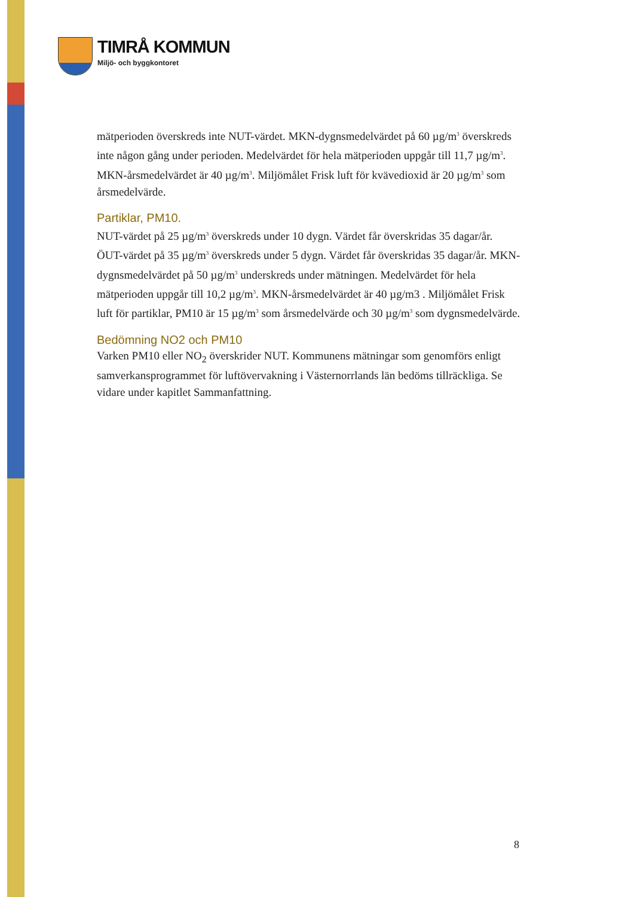TIMRÅ KOMMUN
Miljö- och byggkontoret
mätperioden överskreds inte NUT-värdet. MKN-dygnsmedelvärdet på 60 µg/m<sup>3</sup> överskreds inte någon gång under perioden. Medelvärdet för hela mätperioden uppgår till 11,7 µg/m<sup>3</sup>. MKN-årsmedelvärdet är 40 µg/m<sup>3</sup>. Miljömålet Frisk luft för kvävedioxid är 20 µg/m<sup>3</sup> som årsmedelvärde.
Partiklar, PM10.
NUT-värdet på 25 µg/m<sup>3</sup> överskreds under 10 dygn. Värdet får överskridas 35 dagar/år. ÖUT-värdet på 35 µg/m<sup>3</sup> överskreds under 5 dygn. Värdet får överskridas 35 dagar/år. MKN-dygnsmedelvärdet på 50 µg/m<sup>3</sup> underskreds under mätningen. Medelvärdet för hela mätperioden uppgår till 10,2 µg/m<sup>3</sup>. MKN-årsmedelvärdet är 40 µg/m3 . Miljömålet Frisk luft för partiklar, PM10 är 15 µg/m<sup>3</sup> som årsmedelvärde och 30 µg/m<sup>3</sup> som dygnsmedelvärde.
Bedömning NO2 och PM10
Varken PM10 eller NO<sub>2</sub> överskrider NUT. Kommunens mätningar som genomförs enligt samverkansprogrammet för luftövervakning i Västernorrlands län bedöms tillräckliga. Se vidare under kapitlet Sammanfattning.
8